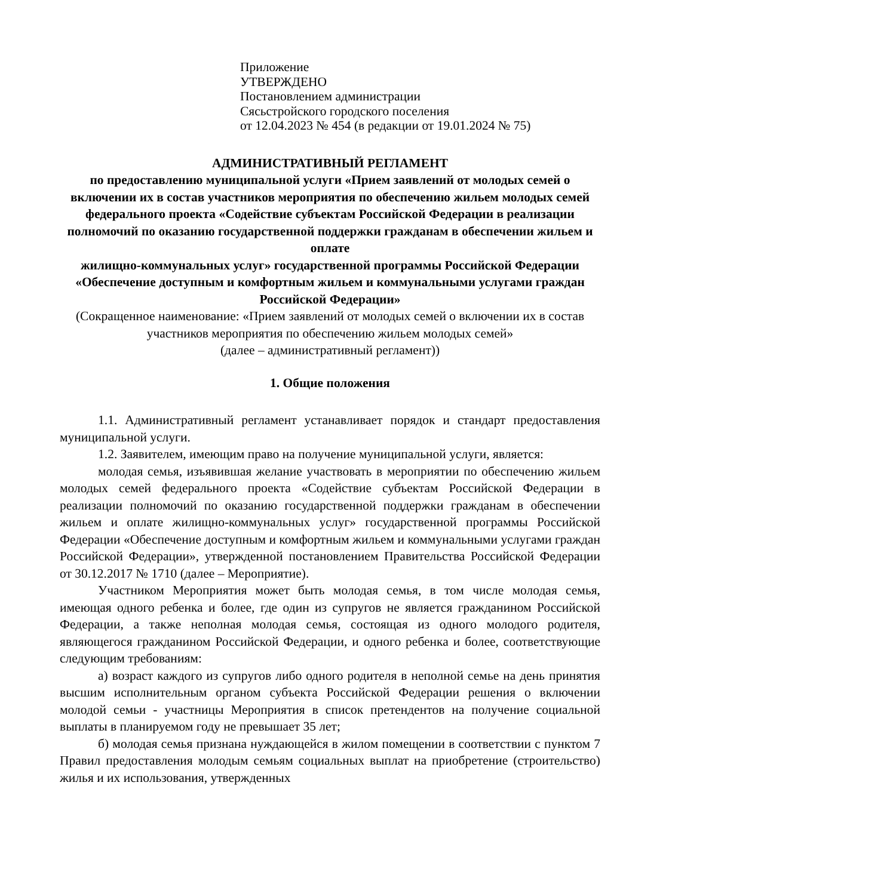Приложение
УТВЕРЖДЕНО
Постановлением администрации
Сясьстройского городского поселения
от 12.04.2023 № 454 (в редакции от 19.01.2024 № 75)
АДМИНИСТРАТИВНЫЙ РЕГЛАМЕНТ
по предоставлению муниципальной услуги «Прием заявлений от молодых семей о включении их в состав участников мероприятия по обеспечению жильем молодых семей федерального проекта «Содействие субъектам Российской Федерации в реализации полномочий по оказанию государственной поддержки гражданам в обеспечении жильем и оплате
жилищно-коммунальных услуг» государственной программы Российской Федерации «Обеспечение доступным и комфортным жильем и коммунальными услугами граждан Российской Федерации»
(Сокращенное наименование: «Прием заявлений от молодых семей о включении их в состав участников мероприятия по обеспечению жильем молодых семей»
(далее – административный регламент))
1. Общие положения
1.1. Административный регламент устанавливает порядок и стандарт предоставления муниципальной услуги.
1.2. Заявителем, имеющим право на получение муниципальной услуги, является:
молодая семья, изъявившая желание участвовать в мероприятии по обеспечению жильем молодых семей федерального проекта «Содействие субъектам Российской Федерации в реализации полномочий по оказанию государственной поддержки гражданам в обеспечении жильем и оплате жилищно-коммунальных услуг» государственной программы Российской Федерации «Обеспечение доступным и комфортным жильем и коммунальными услугами граждан Российской Федерации», утвержденной постановлением Правительства Российской Федерации от 30.12.2017 № 1710 (далее – Мероприятие).
Участником Мероприятия может быть молодая семья, в том числе молодая семья, имеющая одного ребенка и более, где один из супругов не является гражданином Российской Федерации, а также неполная молодая семья, состоящая из одного молодого родителя, являющегося гражданином Российской Федерации, и одного ребенка и более, соответствующие следующим требованиям:
а) возраст каждого из супругов либо одного родителя в неполной семье на день принятия высшим исполнительным органом субъекта Российской Федерации решения о включении молодой семьи - участницы Мероприятия в список претендентов на получение социальной выплаты в планируемом году не превышает 35 лет;
б) молодая семья признана нуждающейся в жилом помещении в соответствии с пунктом 7 Правил предоставления молодым семьям социальных выплат на приобретение (строительство) жилья и их использования, утвержденных